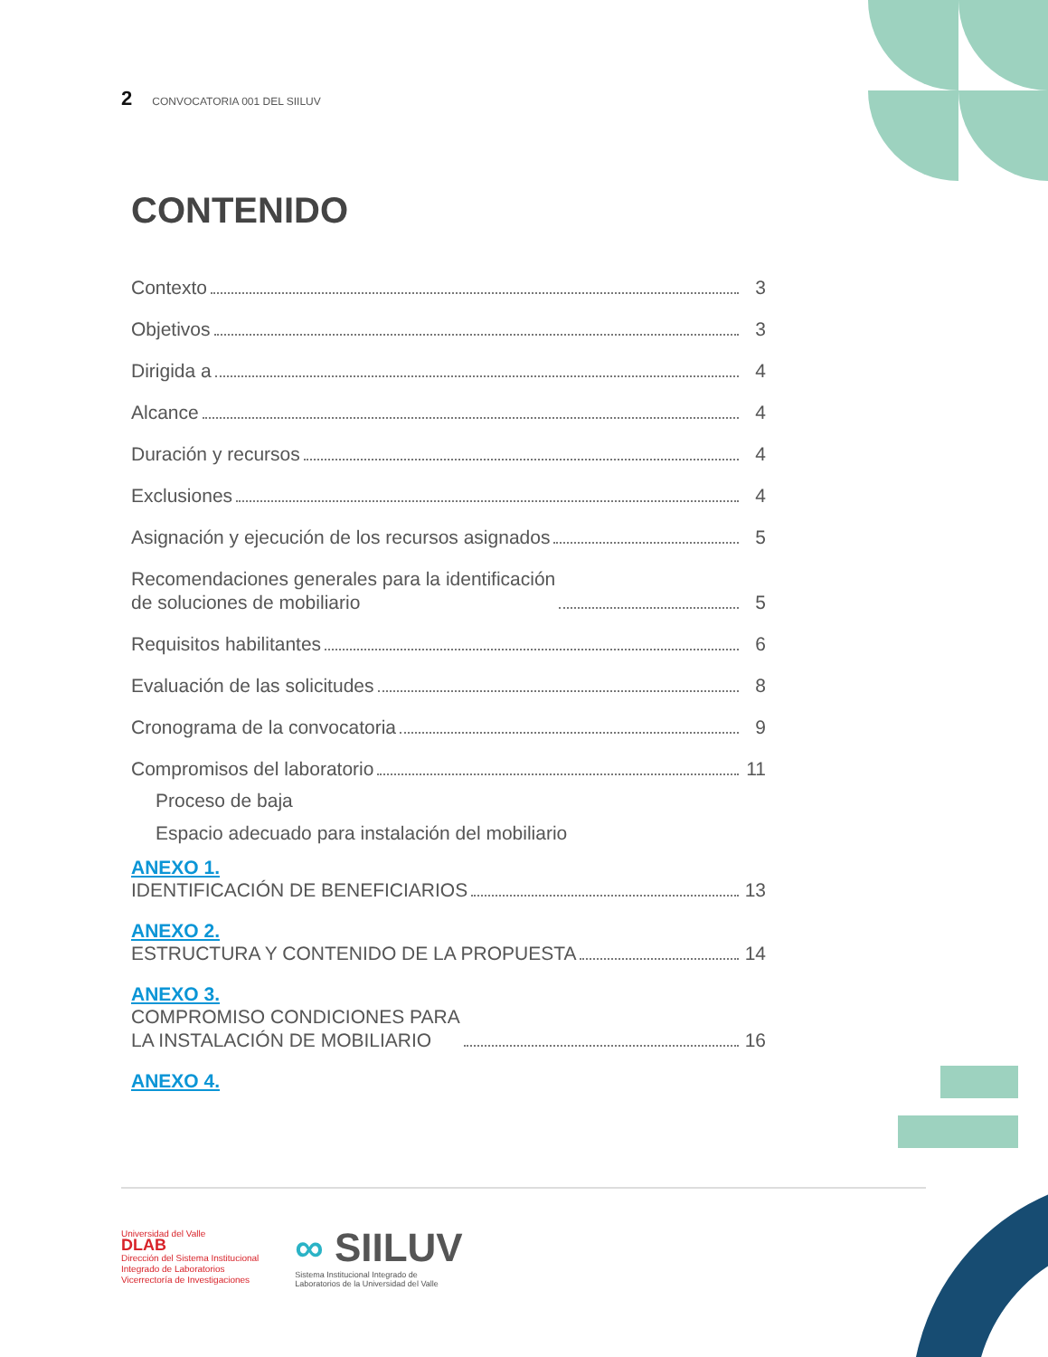2 CONVOCATORIA 001 DEL SIILUV
CONTENIDO
Contexto 3
Objetivos 3
Dirigida a 4
Alcance 4
Duración y recursos 4
Exclusiones 4
Asignación y ejecución de los recursos asignados 5
Recomendaciones generales para la identificación
de soluciones de mobiliario 5
Requisitos habilitantes 6
Evaluación de las solicitudes 8
Cronograma de la convocatoria 9
Compromisos del laboratorio 11
Proceso de baja
Espacio adecuado para instalación del mobiliario
ANEXO 1.
IDENTIFICACIÓN DE BENEFICIARIOS 13
ANEXO 2.
ESTRUCTURA Y CONTENIDO DE LA PROPUESTA 14
ANEXO 3.
COMPROMISO CONDICIONES PARA
LA INSTALACIÓN DE MOBILIARIO 16
ANEXO 4.
Universidad del Valle
DLAB
Dirección del Sistema Institucional
Integrado de Laboratorios
Vicerrectoría de Investigaciones
∞ SIILUV
Sistema Institucional Integrado de
Laboratorios de la Universidad del Valle